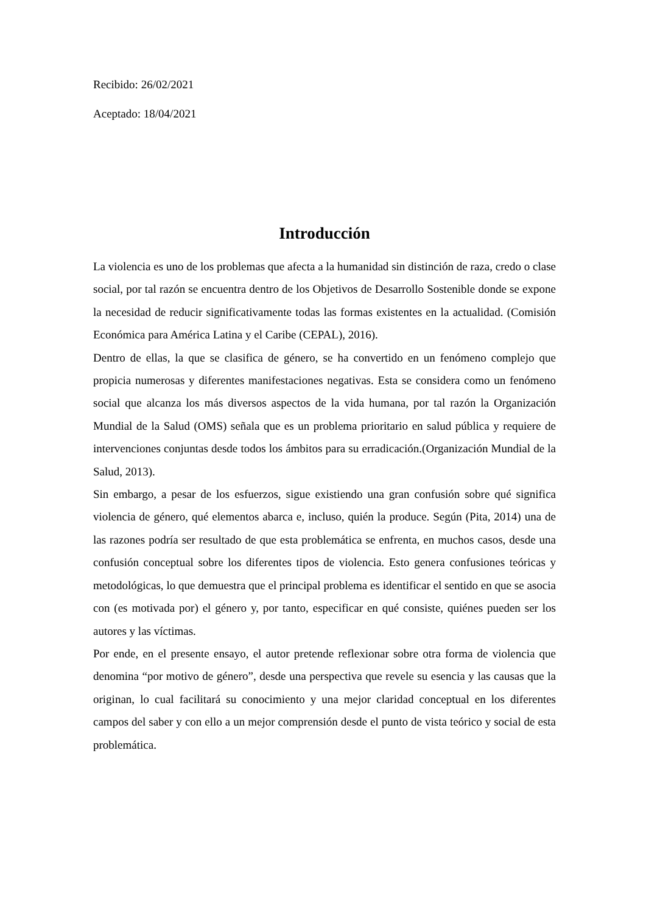Recibido: 26/02/2021
Aceptado: 18/04/2021
Introducción
La violencia es uno de los problemas que afecta a la humanidad sin distinción de raza, credo o clase social, por tal razón se encuentra dentro de los Objetivos de Desarrollo Sostenible donde se expone la necesidad de reducir significativamente todas las formas existentes en la actualidad. (Comisión Económica para América Latina y el Caribe (CEPAL), 2016).
Dentro de ellas, la que se clasifica de género, se ha convertido en un fenómeno complejo que propicia numerosas y diferentes manifestaciones negativas. Esta se considera como un fenómeno social que alcanza los más diversos aspectos de la vida humana, por tal razón la Organización Mundial de la Salud (OMS) señala que es un problema prioritario en salud pública y requiere de intervenciones conjuntas desde todos los ámbitos para su erradicación.(Organización Mundial de la Salud, 2013).
Sin embargo, a pesar de los esfuerzos, sigue existiendo una gran confusión sobre qué significa violencia de género, qué elementos abarca e, incluso, quién la produce. Según (Pita, 2014) una de las razones podría ser resultado de que esta problemática se enfrenta, en muchos casos, desde una confusión conceptual sobre los diferentes tipos de violencia. Esto genera confusiones teóricas y metodológicas, lo que demuestra que el principal problema es identificar el sentido en que se asocia con (es motivada por) el género y, por tanto, especificar en qué consiste, quiénes pueden ser los autores y las víctimas.
Por ende, en el presente ensayo, el autor pretende reflexionar sobre otra forma de violencia que denomina “por motivo de género”, desde una perspectiva que revele su esencia y las causas que la originan, lo cual facilitará su conocimiento y una mejor claridad conceptual en los diferentes campos del saber y con ello a un mejor comprensión desde el punto de vista teórico y social de esta problemática.